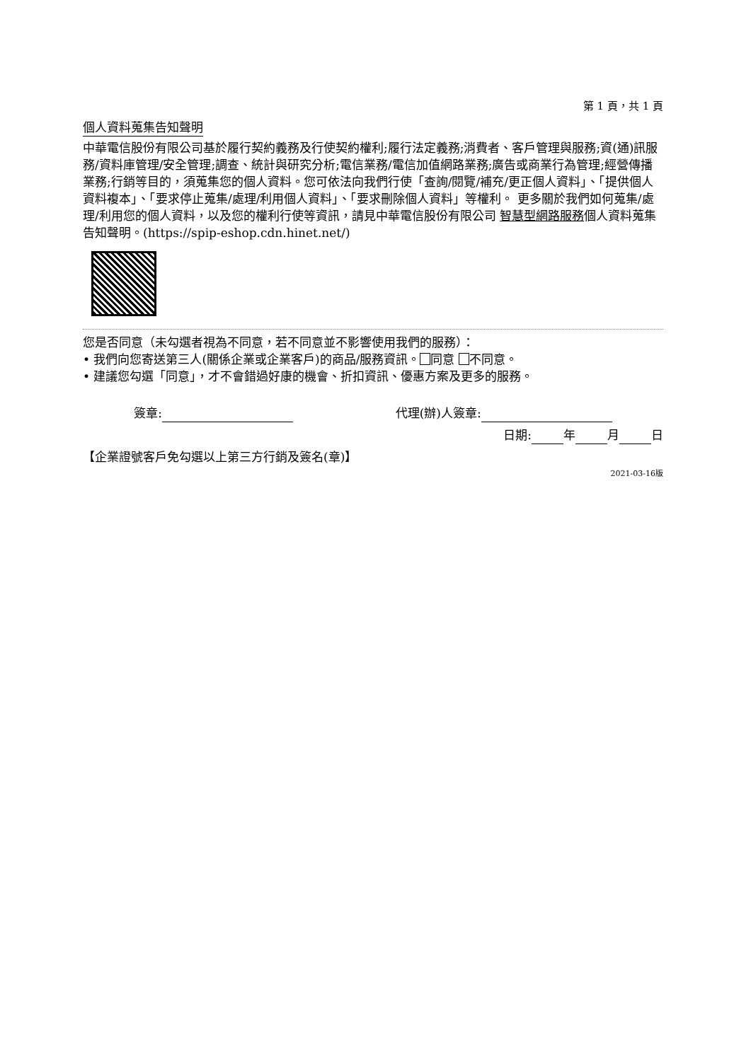第 1 頁，共 1 頁
個人資料蒐集告知聲明
中華電信股份有限公司基於履行契約義務及行使契約權利;履行法定義務;消費者、客戶管理與服務;資(通)訊服務/資料庫管理/安全管理;調查、統計與研究分析;電信業務/電信加值網路業務;廣告或商業行為管理;經營傳播業務;行銷等目的，須蒐集您的個人資料。您可依法向我們行使「查詢/閱覽/補充/更正個人資料」、「提供個人資料複本」、「要求停止蒐集/處理/利用個人資料」、「要求刪除個人資料」等權利。 更多關於我們如何蒐集/處理/利用您的個人資料，以及您的權利行使等資訊，請見中華電信股份有限公司 智慧型網路服務個人資料蒐集告知聲明。(https://spip-eshop.cdn.hinet.net/)
您是否同意（未勾選者視為不同意，若不同意並不影響使用我們的服務）：
• 我們向您寄送第三人(關係企業或企業客戶)的商品/服務資訊。 同意 不同意。
• 建議您勾選「同意」，才不會錯過好康的機會、折扣資訊、優惠方案及更多的服務。
簽章: 代理(辦)人簽章:
日期: 年 月 日
【企業證號客戶免勾選以上第三方行銷及簽名(章)】
2021-03-16版